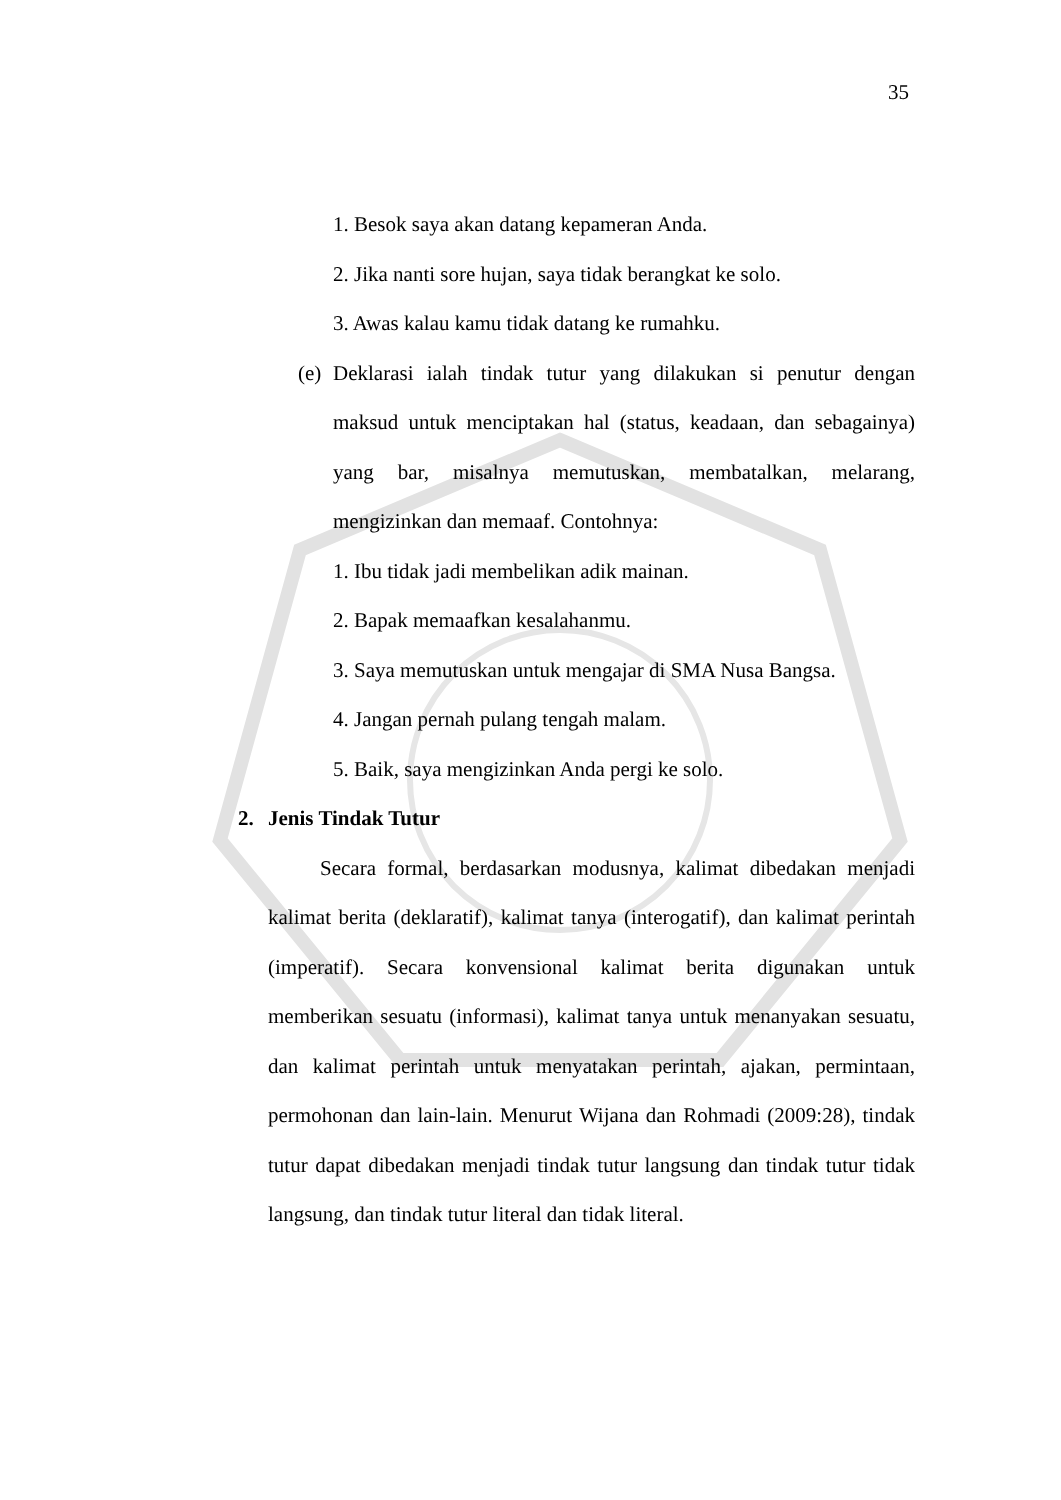35
1. Besok saya akan datang kepameran Anda.
2. Jika nanti sore hujan, saya tidak berangkat ke solo.
3. Awas kalau kamu tidak datang ke rumahku.
(e)
Deklarasi ialah tindak tutur yang dilakukan si penutur dengan maksud untuk menciptakan hal (status, keadaan, dan sebagainya) yang bar, misalnya memutuskan, membatalkan, melarang, mengizinkan dan memaaf. Contohnya:
1. Ibu tidak jadi membelikan adik mainan.
2. Bapak memaafkan kesalahanmu.
3. Saya memutuskan untuk mengajar di SMA Nusa Bangsa.
4. Jangan pernah pulang tengah malam.
5. Baik, saya mengizinkan Anda pergi ke solo.
2. Jenis Tindak Tutur
Secara formal, berdasarkan modusnya, kalimat dibedakan menjadi kalimat berita (deklaratif), kalimat tanya (interogatif), dan kalimat perintah (imperatif). Secara konvensional kalimat berita digunakan untuk memberikan sesuatu (informasi), kalimat tanya untuk menanyakan sesuatu, dan kalimat perintah untuk menyatakan perintah, ajakan, permintaan, permohonan dan lain-lain. Menurut Wijana dan Rohmadi (2009:28), tindak tutur dapat dibedakan menjadi tindak tutur langsung dan tindak tutur tidak langsung, dan tindak tutur literal dan tidak literal.